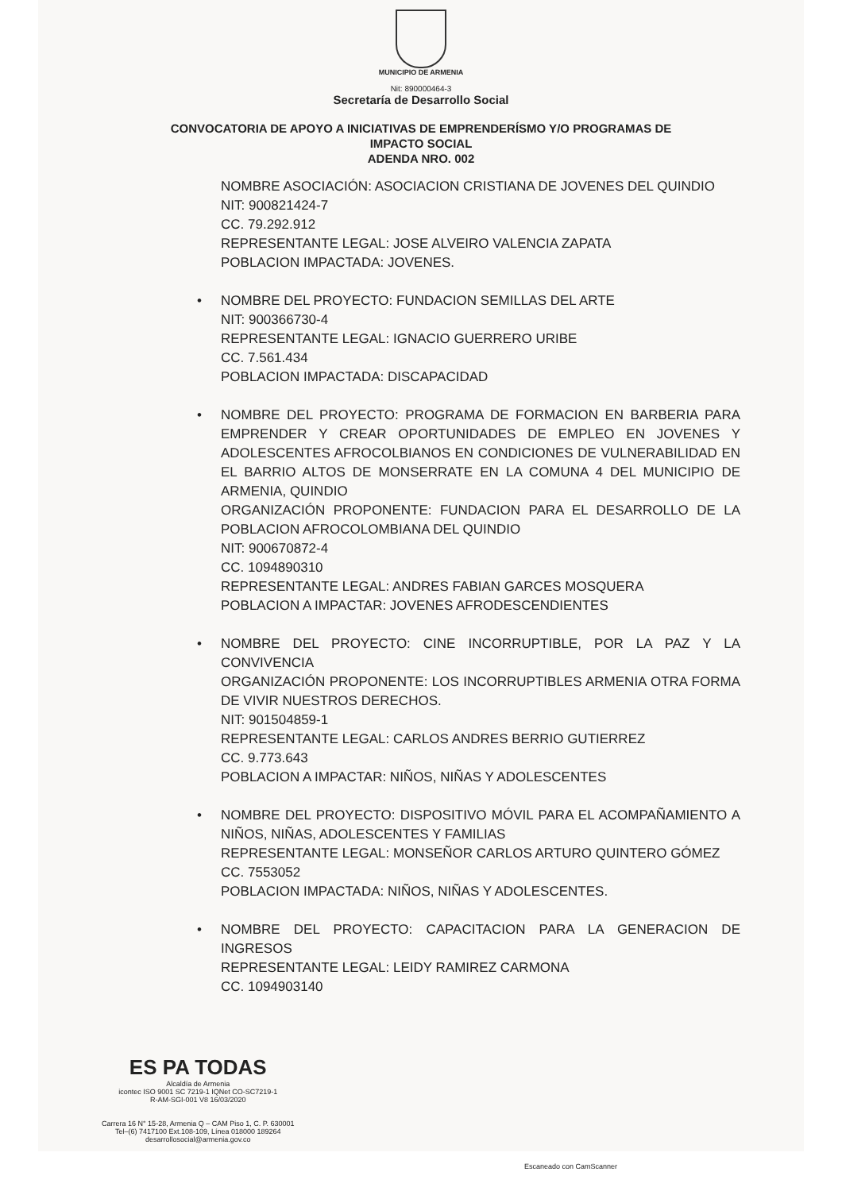MUNICIPIO DE ARMENIA
Nit: 890000464-3
Secretaría de Desarrollo Social
CONVOCATORIA DE APOYO A INICIATIVAS DE EMPRENDERÍSMO Y/O PROGRAMAS DE
IMPACTO SOCIAL
ADENDA NRO. 002
NOMBRE ASOCIACIÓN: ASOCIACION CRISTIANA DE JOVENES DEL QUINDIO
NIT: 900821424-7
CC. 79.292.912
REPRESENTANTE LEGAL: JOSE ALVEIRO VALENCIA ZAPATA
POBLACION IMPACTADA: JOVENES.
• NOMBRE DEL PROYECTO: FUNDACION SEMILLAS DEL ARTE
NIT: 900366730-4
REPRESENTANTE LEGAL: IGNACIO GUERRERO URIBE
CC. 7.561.434
POBLACION IMPACTADA: DISCAPACIDAD
• NOMBRE DEL PROYECTO: PROGRAMA DE FORMACION EN BARBERIA PARA EMPRENDER Y CREAR OPORTUNIDADES DE EMPLEO EN JOVENES Y ADOLESCENTES AFROCOLBIANOS EN CONDICIONES DE VULNERABILIDAD EN EL BARRIO ALTOS DE MONSERRATE EN LA COMUNA 4 DEL MUNICIPIO DE ARMENIA, QUINDIO
ORGANIZACIÓN PROPONENTE: FUNDACION PARA EL DESARROLLO DE LA POBLACION AFROCOLOMBIANA DEL QUINDIO
NIT: 900670872-4
CC. 1094890310
REPRESENTANTE LEGAL: ANDRES FABIAN GARCES MOSQUERA
POBLACION A IMPACTAR: JOVENES AFRODESCENDIENTES
• NOMBRE DEL PROYECTO: CINE INCORRUPTIBLE, POR LA PAZ Y LA CONVIVENCIA
ORGANIZACIÓN PROPONENTE: LOS INCORRUPTIBLES ARMENIA OTRA FORMA DE VIVIR NUESTROS DERECHOS.
NIT: 901504859-1
REPRESENTANTE LEGAL: CARLOS ANDRES BERRIO GUTIERREZ
CC. 9.773.643
POBLACION A IMPACTAR: NIÑOS, NIÑAS Y ADOLESCENTES
• NOMBRE DEL PROYECTO: DISPOSITIVO MÓVIL PARA EL ACOMPAÑAMIENTO A NIÑOS, NIÑAS, ADOLESCENTES Y FAMILIAS
REPRESENTANTE LEGAL: MONSEÑOR CARLOS ARTURO QUINTERO GÓMEZ
CC. 7553052
POBLACION IMPACTADA: NIÑOS, NIÑAS Y ADOLESCENTES.
• NOMBRE DEL PROYECTO: CAPACITACION PARA LA GENERACION DE INGRESOS
REPRESENTANTE LEGAL: LEIDY RAMIREZ CARMONA
CC. 1094903140
ES PA TODAS
Alcaldía de Armenia
icontec ISO 9001 SC 7219-1 IQNet CO-SC7219-1
R-AM-SGI-001 V8 16/03/2020
Carrera 16 N° 15-28, Armenia Q – CAM Piso 1, C. P. 630001
Tel–(6) 7417100 Ext.108-109, Línea 018000 189264
desarrollosocial@armenia.gov.co
Escaneado con CamScanner